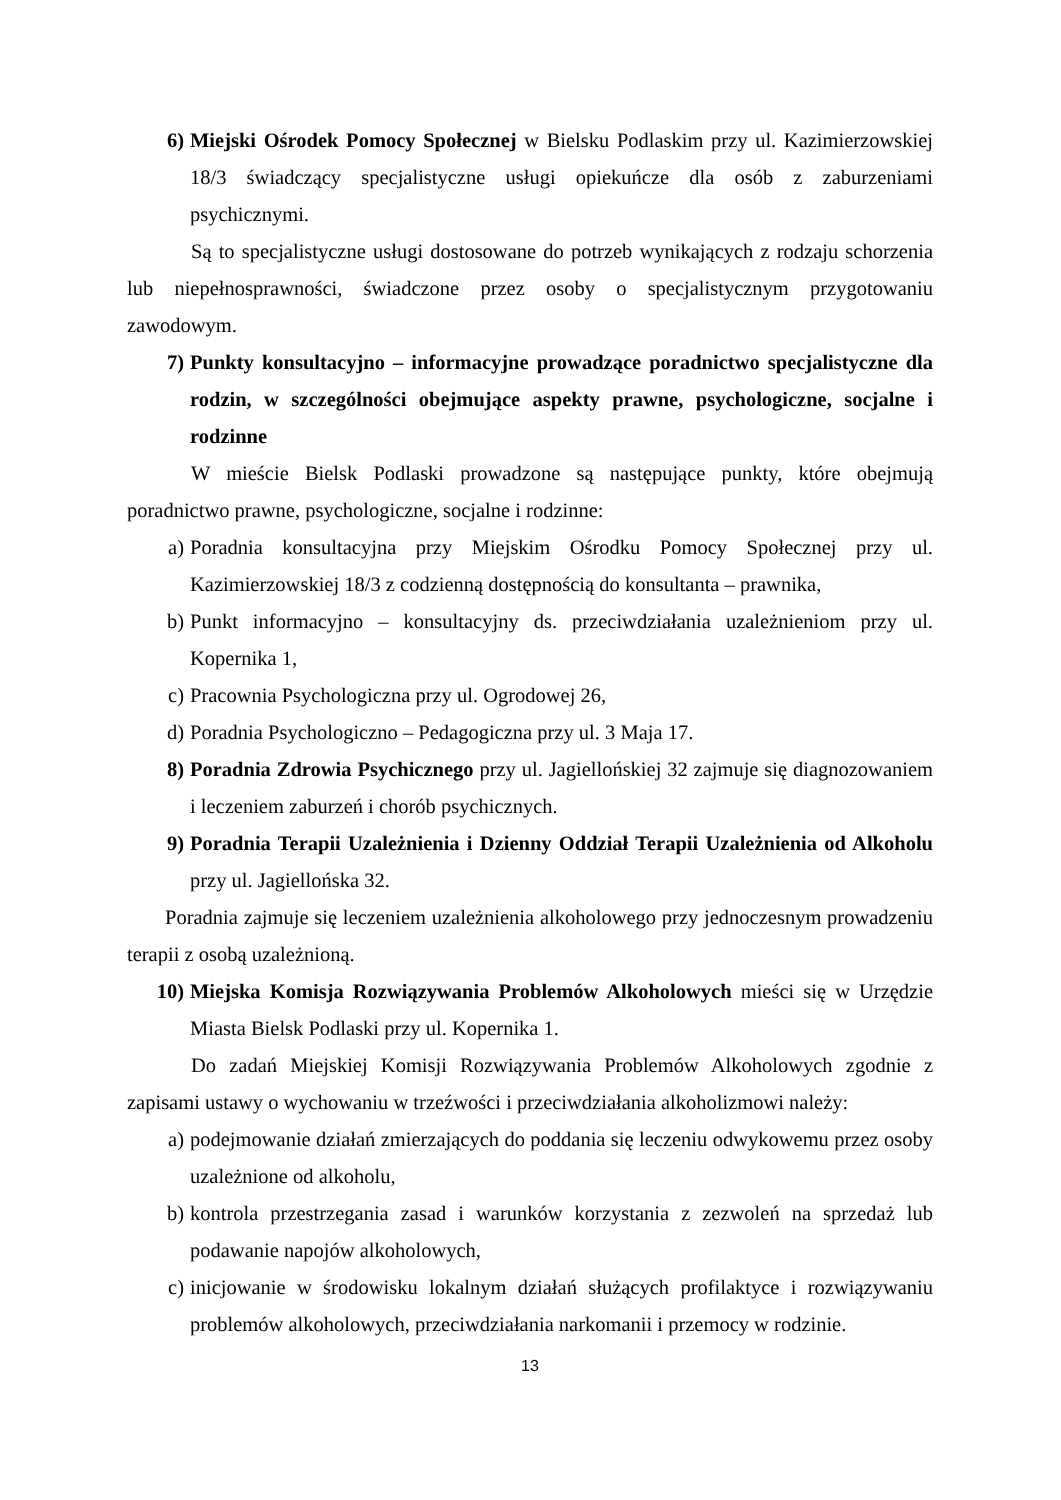6) Miejski Ośrodek Pomocy Społecznej w Bielsku Podlaskim przy ul. Kazimierzowskiej 18/3 świadczący specjalistyczne usługi opiekuńcze dla osób z zaburzeniami psychicznymi.
Są to specjalistyczne usługi dostosowane do potrzeb wynikających z rodzaju schorzenia lub niepełnosprawności, świadczone przez osoby o specjalistycznym przygotowaniu zawodowym.
7) Punkty konsultacyjno – informacyjne prowadzące poradnictwo specjalistyczne dla rodzin, w szczególności obejmujące aspekty prawne, psychologiczne, socjalne i rodzinne
W mieście Bielsk Podlaski prowadzone są następujące punkty, które obejmują poradnictwo prawne, psychologiczne, socjalne i rodzinne:
a) Poradnia konsultacyjna przy Miejskim Ośrodku Pomocy Społecznej przy ul. Kazimierzowskiej 18/3 z codzienną dostępnością do konsultanta – prawnika,
b) Punkt informacyjno – konsultacyjny ds. przeciwdziałania uzależnieniom przy ul. Kopernika 1,
c) Pracownia Psychologiczna przy ul. Ogrodowej 26,
d) Poradnia Psychologiczno – Pedagogiczna przy ul. 3 Maja 17.
8) Poradnia Zdrowia Psychicznego przy ul. Jagiellońskiej 32 zajmuje się diagnozowaniem i leczeniem zaburzeń i chorób psychicznych.
9) Poradnia Terapii Uzależnienia i Dzienny Oddział Terapii Uzależnienia od Alkoholu przy ul. Jagiellońska 32.
Poradnia zajmuje się leczeniem uzależnienia alkoholowego przy jednoczesnym prowadzeniu terapii z osobą uzależnioną.
10) Miejska Komisja Rozwiązywania Problemów Alkoholowych mieści się w Urzędzie Miasta Bielsk Podlaski przy ul. Kopernika 1.
Do zadań Miejskiej Komisji Rozwiązywania Problemów Alkoholowych zgodnie z zapisami ustawy o wychowaniu w trzeźwości i przeciwdziałania alkoholizmowi należy:
a) podejmowanie działań zmierzających do poddania się leczeniu odwykowemu przez osoby uzależnione od alkoholu,
b) kontrola przestrzegania zasad i warunków korzystania z zezwoleń na sprzedaż lub podawanie napojów alkoholowych,
c) inicjowanie w środowisku lokalnym działań służących profilaktyce i rozwiązywaniu problemów alkoholowych, przeciwdziałania narkomanii i przemocy w rodzinie.
13